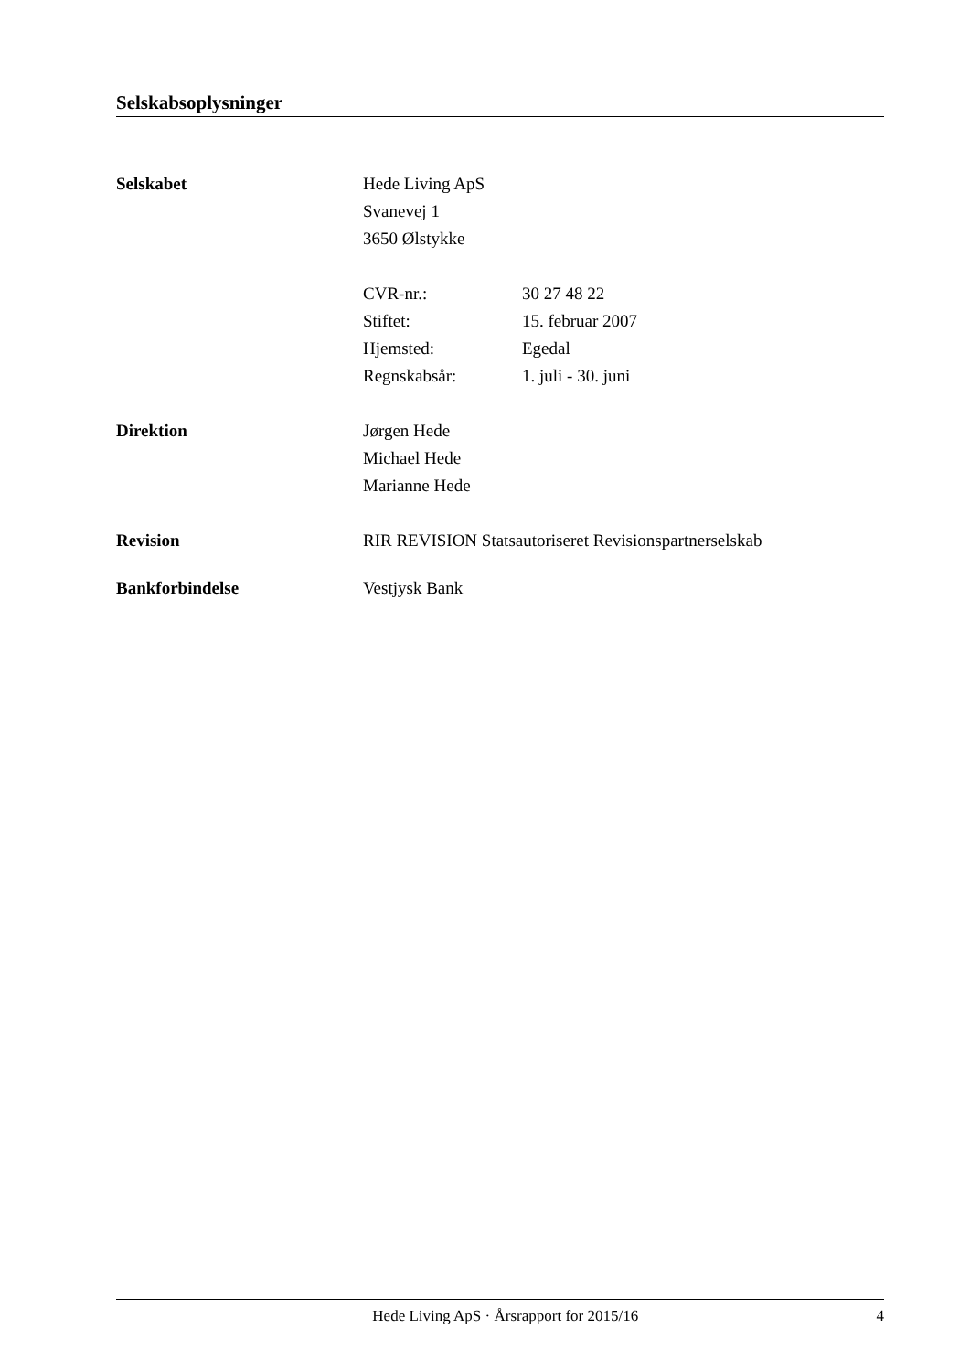Selskabsoplysninger
Selskabet Hede Living ApS
Svanevej 1
3650 Ølstykke
CVR-nr.: 30 27 48 22
Stiftet: 15. februar 2007
Hjemsted: Egedal
Regnskabsår: 1. juli - 30. juni
Direktion Jørgen Hede
Michael Hede
Marianne Hede
Revision RIR REVISION Statsautoriseret Revisionspartnerselskab
Bankforbindelse Vestjysk Bank
Hede Living ApS · Årsrapport for 2015/16
4